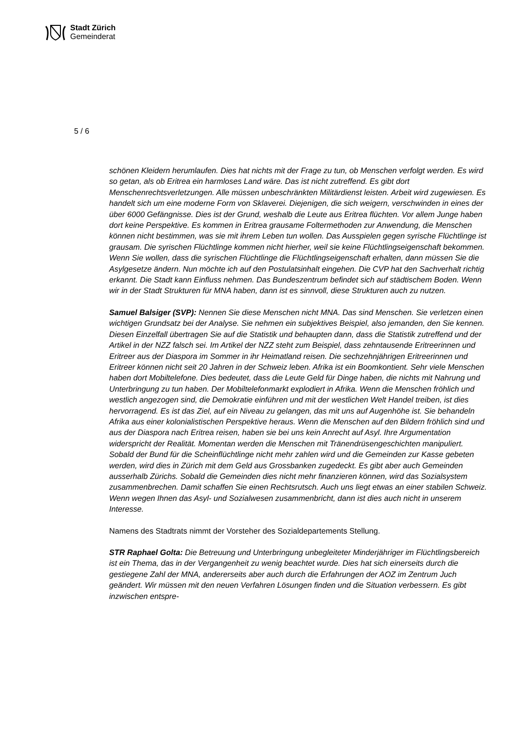Stadt Zürich
Gemeinderat
5 / 6
schönen Kleidern herumlaufen. Dies hat nichts mit der Frage zu tun, ob Menschen verfolgt werden. Es wird so getan, als ob Eritrea ein harmloses Land wäre. Das ist nicht zutreffend. Es gibt dort Menschenrechtsverletzungen. Alle müssen unbeschränkten Militärdienst leisten. Arbeit wird zugewiesen. Es handelt sich um eine moderne Form von Sklaverei. Diejenigen, die sich weigern, verschwinden in eines der über 6000 Gefängnisse. Dies ist der Grund, weshalb die Leute aus Eritrea flüchten. Vor allem Junge haben dort keine Perspektive. Es kommen in Eritrea grausame Foltermethoden zur Anwendung, die Menschen können nicht bestimmen, was sie mit ihrem Leben tun wollen. Das Ausspielen gegen syrische Flüchtlinge ist grausam. Die syrischen Flüchtlinge kommen nicht hierher, weil sie keine Flüchtlingseigenschaft bekommen. Wenn Sie wollen, dass die syrischen Flüchtlinge die Flüchtlingseigenschaft erhalten, dann müssen Sie die Asylgesetze ändern. Nun möchte ich auf den Postulatsinhalt eingehen. Die CVP hat den Sachverhalt richtig erkannt. Die Stadt kann Einfluss nehmen. Das Bundeszentrum befindet sich auf städtischem Boden. Wenn wir in der Stadt Strukturen für MNA haben, dann ist es sinnvoll, diese Strukturen auch zu nutzen.
Samuel Balsiger (SVP): Nennen Sie diese Menschen nicht MNA. Das sind Menschen. Sie verletzen einen wichtigen Grundsatz bei der Analyse. Sie nehmen ein subjektives Beispiel, also jemanden, den Sie kennen. Diesen Einzelfall übertragen Sie auf die Statistik und behaupten dann, dass die Statistik zutreffend und der Artikel in der NZZ falsch sei. Im Artikel der NZZ steht zum Beispiel, dass zehntausende Eritreerinnen und Eritreer aus der Diaspora im Sommer in ihr Heimatland reisen. Die sechzehnjährigen Eritreerinnen und Eritreer können nicht seit 20 Jahren in der Schweiz leben. Afrika ist ein Boomkontient. Sehr viele Menschen haben dort Mobiltelefone. Dies bedeutet, dass die Leute Geld für Dinge haben, die nichts mit Nahrung und Unterbringung zu tun haben. Der Mobiltelefonmarkt explodiert in Afrika. Wenn die Menschen fröhlich und westlich angezogen sind, die Demokratie einführen und mit der westlichen Welt Handel treiben, ist dies hervorragend. Es ist das Ziel, auf ein Niveau zu gelangen, das mit uns auf Augenhöhe ist. Sie behandeln Afrika aus einer kolonialistischen Perspektive heraus. Wenn die Menschen auf den Bildern fröhlich sind und aus der Diaspora nach Eritrea reisen, haben sie bei uns kein Anrecht auf Asyl. Ihre Argumentation widerspricht der Realität. Momentan werden die Menschen mit Tränendrüsengeschichten manipuliert. Sobald der Bund für die Scheinflüchtlinge nicht mehr zahlen wird und die Gemeinden zur Kasse gebeten werden, wird dies in Zürich mit dem Geld aus Grossbanken zugedeckt. Es gibt aber auch Gemeinden ausserhalb Zürichs. Sobald die Gemeinden dies nicht mehr finanzieren können, wird das Sozialsystem zusammenbrechen. Damit schaffen Sie einen Rechtsrutsch. Auch uns liegt etwas an einer stabilen Schweiz. Wenn wegen Ihnen das Asyl- und Sozialwesen zusammenbricht, dann ist dies auch nicht in unserem Interesse.
Namens des Stadtrats nimmt der Vorsteher des Sozialdepartements Stellung.
STR Raphael Golta: Die Betreuung und Unterbringung unbegleiteter Minderjähriger im Flüchtlingsbereich ist ein Thema, das in der Vergangenheit zu wenig beachtet wurde. Dies hat sich einerseits durch die gestiegene Zahl der MNA, andererseits aber auch durch die Erfahrungen der AOZ im Zentrum Juch geändert. Wir müssen mit den neuen Verfahren Lösungen finden und die Situation verbessern. Es gibt inzwischen entspre-